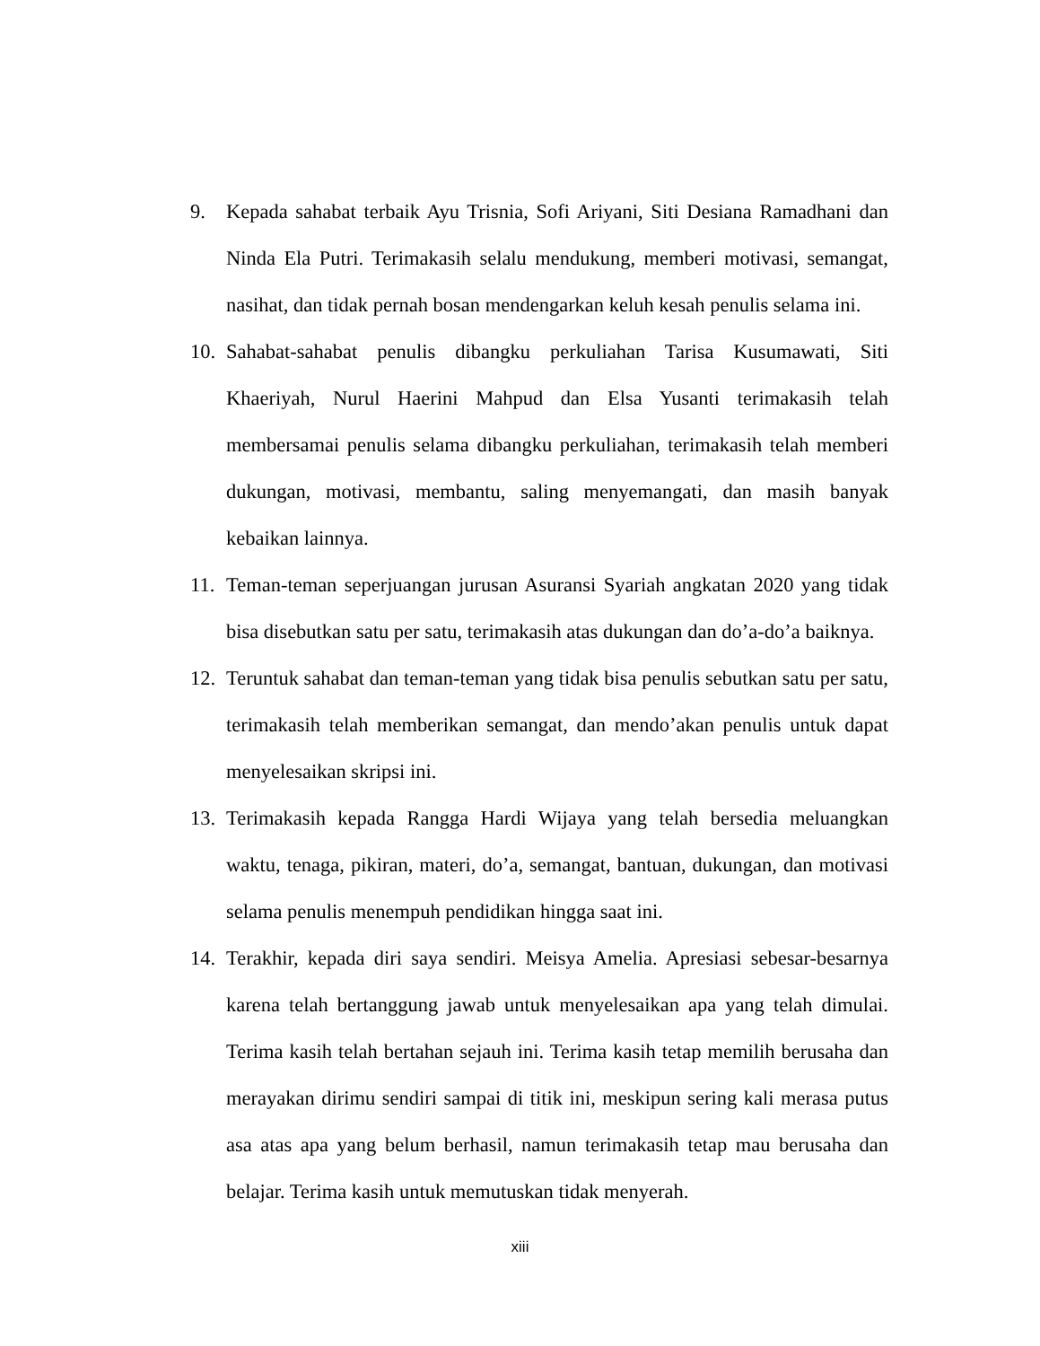9. Kepada sahabat terbaik Ayu Trisnia, Sofi Ariyani, Siti Desiana Ramadhani dan Ninda Ela Putri. Terimakasih selalu mendukung, memberi motivasi, semangat, nasihat, dan tidak pernah bosan mendengarkan keluh kesah penulis selama ini.
10.
Sahabat-sahabat penulis dibangku perkuliahan Tarisa Kusumawati, Siti Khaeriyah, Nurul Haerini Mahpud dan Elsa Yusanti terimakasih telah membersamai penulis selama dibangku perkuliahan, terimakasih telah memberi dukungan, motivasi, membantu, saling menyemangati, dan masih banyak kebaikan lainnya.
11.
Teman-teman seperjuangan jurusan Asuransi Syariah angkatan 2020 yang tidak bisa disebutkan satu per satu, terimakasih atas dukungan dan do’a-do’a baiknya.
12.
Teruntuk sahabat dan teman-teman yang tidak bisa penulis sebutkan satu per satu, terimakasih telah memberikan semangat, dan mendo’akan penulis untuk dapat menyelesaikan skripsi ini.
13.
Terimakasih kepada Rangga Hardi Wijaya yang telah bersedia meluangkan waktu, tenaga, pikiran, materi, do’a, semangat, bantuan, dukungan, dan motivasi selama penulis menempuh pendidikan hingga saat ini.
14.
Terakhir, kepada diri saya sendiri. Meisya Amelia. Apresiasi sebesar-besarnya karena telah bertanggung jawab untuk menyelesaikan apa yang telah dimulai. Terima kasih telah bertahan sejauh ini. Terima kasih tetap memilih berusaha dan merayakan dirimu sendiri sampai di titik ini, meskipun sering kali merasa putus asa atas apa yang belum berhasil, namun terimakasih tetap mau berusaha dan belajar. Terima kasih untuk memutuskan tidak menyerah.
xiii